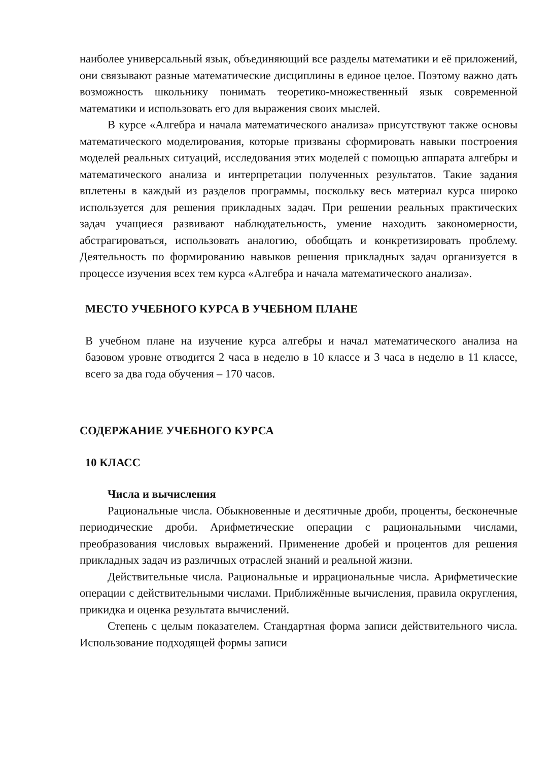наиболее универсальный язык, объединяющий все разделы математики и её приложений, они связывают разные математические дисциплины в единое целое. Поэтому важно дать возможность школьнику понимать теоретико-множественный язык современной математики и использовать его для выражения своих мыслей.
В курсе «Алгебра и начала математического анализа» присутствуют также основы математического моделирования, которые призваны сформировать навыки построения моделей реальных ситуаций, исследования этих моделей с помощью аппарата алгебры и математического анализа и интерпретации полученных результатов. Такие задания вплетены в каждый из разделов программы, поскольку весь материал курса широко используется для решения прикладных задач. При решении реальных практических задач учащиеся развивают наблюдательность, умение находить закономерности, абстрагироваться, использовать аналогию, обобщать и конкретизировать проблему. Деятельность по формированию навыков решения прикладных задач организуется в процессе изучения всех тем курса «Алгебра и начала математического анализа».
МЕСТО УЧЕБНОГО КУРСА В УЧЕБНОМ ПЛАНЕ
В учебном плане на изучение курса алгебры и начал математического анализа на базовом уровне отводится 2 часа в неделю в 10 классе и 3 часа в неделю в 11 классе, всего за два года обучения – 170 часов.
СОДЕРЖАНИЕ УЧЕБНОГО КУРСА
10 КЛАСС
Числа и вычисления
Рациональные числа. Обыкновенные и десятичные дроби, проценты, бесконечные периодические дроби. Арифметические операции с рациональными числами, преобразования числовых выражений. Применение дробей и процентов для решения прикладных задач из различных отраслей знаний и реальной жизни.
Действительные числа. Рациональные и иррациональные числа. Арифметические операции с действительными числами. Приближённые вычисления, правила округления, прикидка и оценка результата вычислений.
Степень с целым показателем. Стандартная форма записи действительного числа. Использование подходящей формы записи